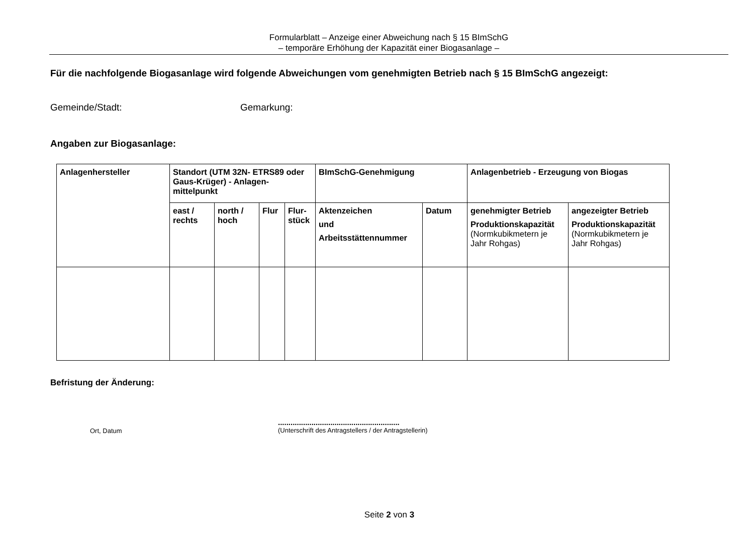Formularblatt – Anzeige einer Abweichung nach § 15 BImSchG
– temporäre Erhöhung der Kapazität einer Biogasanlage –
Für die nachfolgende Biogasanlage wird folgende Abweichungen vom genehmigten Betrieb nach § 15 BImSchG angezeigt:
Gemeinde/Stadt: Gemarkung:
Angaben zur Biogasanlage:
| Anlagenhersteller | Standort (UTM 32N- ETRS89 oder Gaus-Krüger) - Anlagen-mittelpunkt | | | | BImSchG-Genehmigung | | Anlagenbetrieb - Erzeugung von Biogas | |
| --- | --- | --- | --- | --- | --- | --- | --- | --- |
| | east / rechts | north / hoch | Flur | Flur-stück | Aktenzeichen und Arbeitsstättennummer | Datum | genehmigter Betrieb Produktionskapazität (Normkubikmetern je Jahr Rohgas) | angezeigter Betrieb Produktionskapazität (Normkubikmetern je Jahr Rohgas) |
Befristung der Änderung:
Ort, Datum..........................................................
(Unterschrift des Antragstellers / der Antragstellerin)
Seite 2 von 3